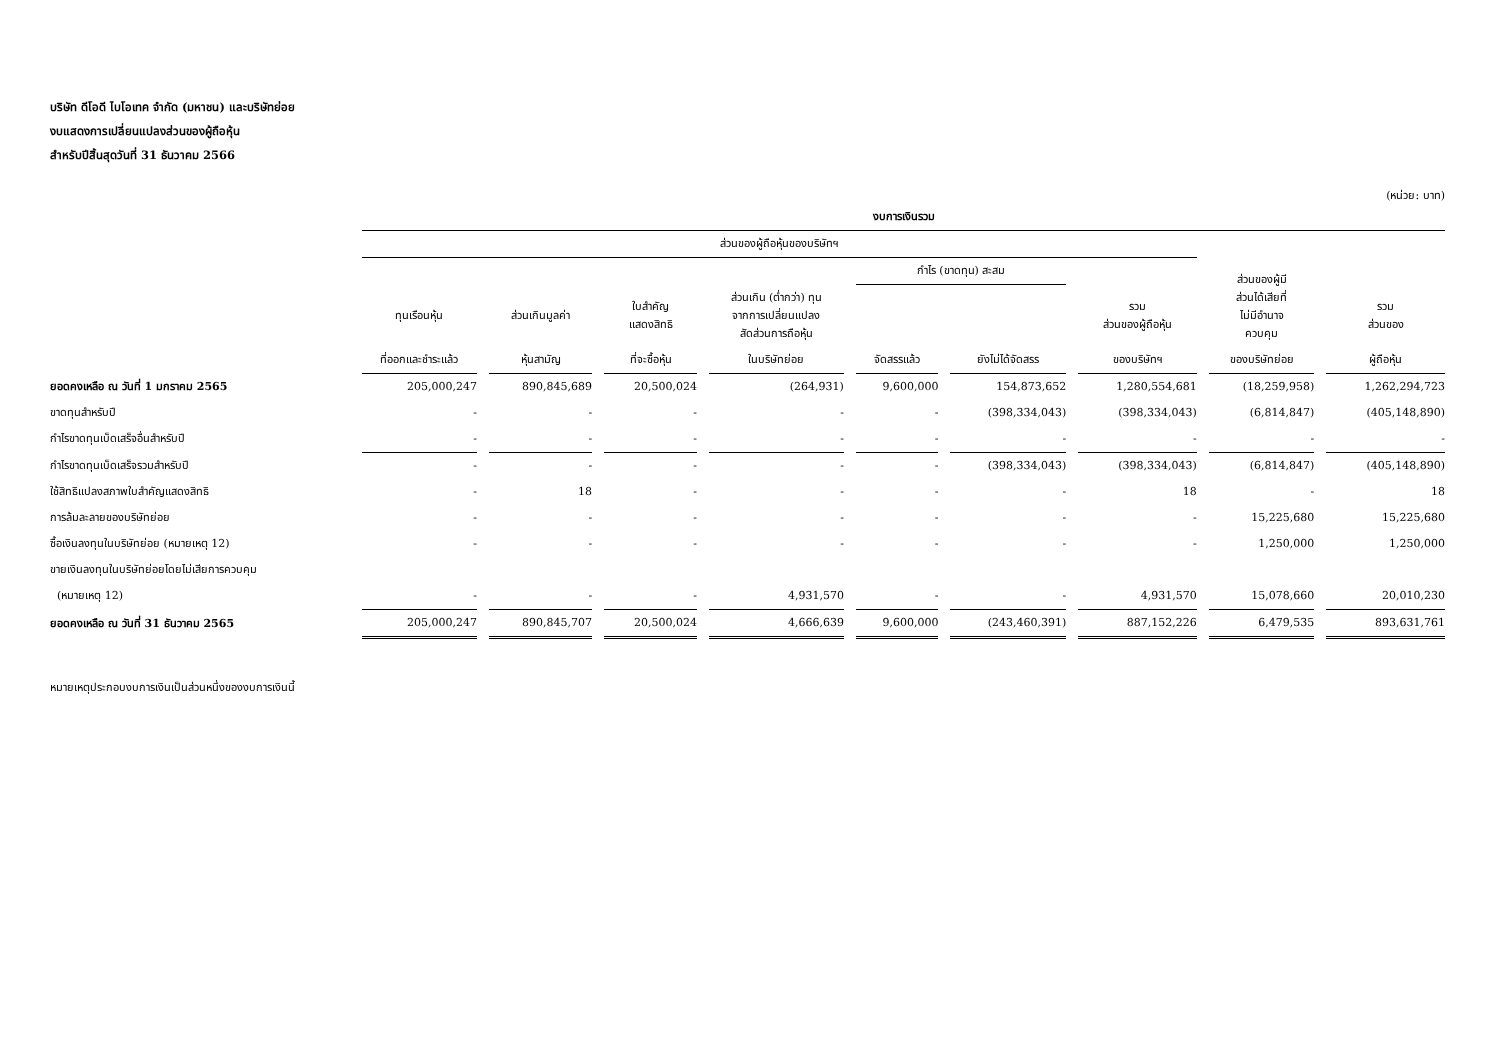บริษัท ดีโอดี ไบโอเทค จำกัด (มหาชน) และบริษัทย่อย
งบแสดงการเปลี่ยนแปลงส่วนของผู้ถือหุ้น
สำหรับปีสิ้นสุดวันที่ 31 ธันวาคม 2566
(หน่วย: บาท)
| | งบการเงินรวม | | | | | | | | |
| --- | --- | --- | --- | --- | --- | --- | --- | --- | --- |
| | ส่วนของผู้ถือหุ้นของบริษัทฯ | | | | | | | ส่วนของผู้มี ส่วนได้เสียที่ ไม่มีอำนาจ ควบคุม | |
| | | | | | กำไร (ขาดทุน) สะสม | | | | |
| | ทุนเรือนหุ้น | ส่วนเกินมูลค่า | ใบสำคัญ แสดงสิทธิ | ส่วนเกิน (ต่ำกว่า) ทุน จากการเปลี่ยนแปลง สัดส่วนการถือหุ้น | | | รวม ส่วนของผู้ถือหุ้น | | รวม ส่วนของ |
| | ที่ออกและชำระแล้ว | หุ้นสามัญ | ที่จะซื้อหุ้น | ในบริษัทย่อย | จัดสรรแล้ว | ยังไม่ได้จัดสรร | ของบริษัทฯ | ของบริษัทย่อย | ผู้ถือหุ้น |
| ยอดคงเหลือ ณ วันที่ 1 มกราคม 2565 | 205,000,247 | 890,845,689 | 20,500,024 | (264,931) | 9,600,000 | 154,873,652 | 1,280,554,681 | (18,259,958) | 1,262,294,723 |
| ขาดทุนสำหรับปี | - | - | - | - | - | (398,334,043) | (398,334,043) | (6,814,847) | (405,148,890) |
| กำไรขาดทุนเบ็ดเสร็จอื่นสำหรับปี | - | - | - | - | - | - | - | - | - |
| กำไรขาดทุนเบ็ดเสร็จรวมสำหรับปี | - | - | - | - | - | (398,334,043) | (398,334,043) | (6,814,847) | (405,148,890) |
| ใช้สิทธิแปลงสภาพใบสำคัญแสดงสิทธิ | - | 18 | - | - | - | - | 18 | - | 18 |
| การล้มละลายของบริษัทย่อย | - | - | - | - | - | - | - | 15,225,680 | 15,225,680 |
| ซื้อเงินลงทุนในบริษัทย่อย (หมายเหตุ 12) | - | - | - | - | - | - | - | 1,250,000 | 1,250,000 |
| ขายเงินลงทุนในบริษัทย่อยโดยไม่เสียการควบคุม | | | | | | | | | |
| (หมายเหตุ 12) | - | - | - | 4,931,570 | - | - | 4,931,570 | 15,078,660 | 20,010,230 |
| ยอดคงเหลือ ณ วันที่ 31 ธันวาคม 2565 | 205,000,247 | 890,845,707 | 20,500,024 | 4,666,639 | 9,600,000 | (243,460,391) | 887,152,226 | 6,479,535 | 893,631,761 |
หมายเหตุประกอบงบการเงินเป็นส่วนหนึ่งของงบการเงินนี้